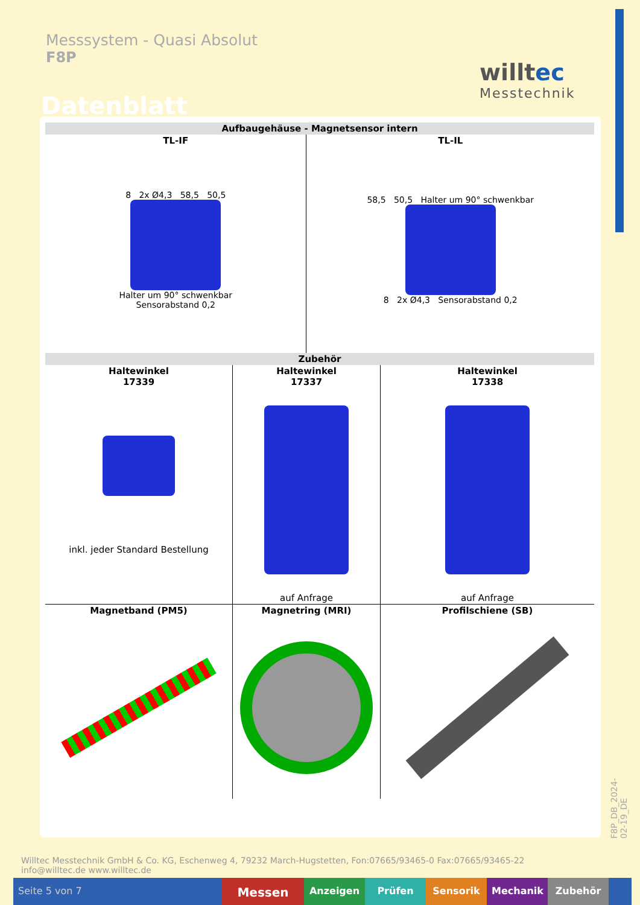Messsystem - Quasi Absolut
F8P
Datenblatt
willtec
Messtechnik
| Aufbaugehäuse - Magnetsensor intern | | | |
| --- | --- | --- | --- |
| TL-IF | | TL-IL | |
| 8 2x Ø4,3 58,5 50,5 Halter um 90° schwenkbar Sensorabstand 0,2 | | 58,5 50,5 Halter um 90° schwenkbar 8 2x Ø4,3 Sensorabstand 0,2 | |
| Zubehör | | | |
| Haltewinkel 17339 inkl. jeder Standard Bestellung | Haltewinkel 17337 auf Anfrage | | Haltewinkel 17338 auf Anfrage |
| Magnetband (PM5) | Magnetring (MRI) | | Profilschiene (SB) |
F8P_DB_2024-02-19_DE
Willtec Messtechnik GmbH & Co. KG, Eschenweg 4, 79232 March-Hugstetten, Fon:07665/93465-0 Fax:07665/93465-22
info@willtec.de www.willtec.de
Seite 5 von 7
Messen
Anzeigen Prüfen Sensorik Mechanik Zubehör